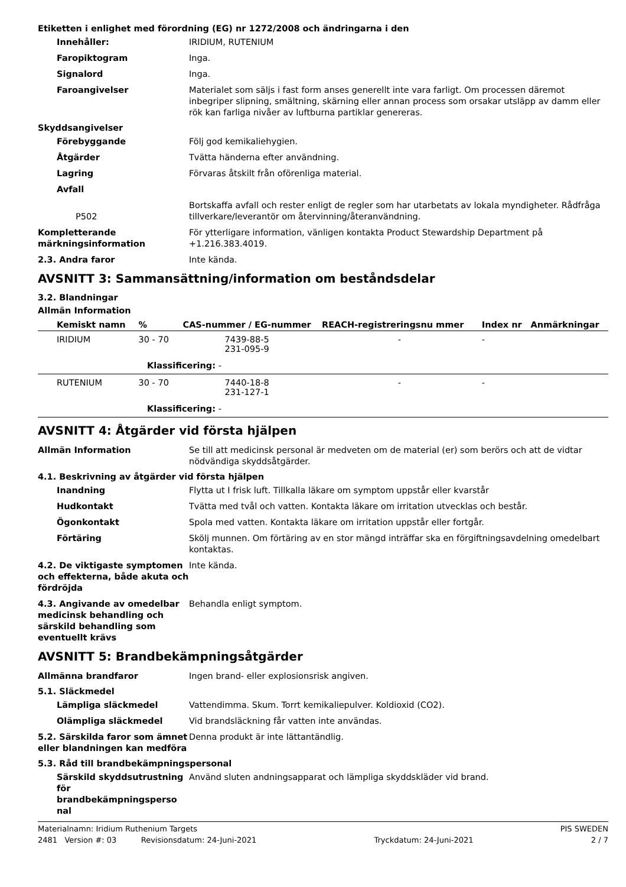Etiketten i enlighet med förordning (EG) nr 1272/2008 och ändringarna i den
Innehåller: IRIDIUM, RUTENIUM
Faropiktogram Inga.
Signalord Inga.
Faroangivelser Materialet som säljs i fast form anses generellt inte vara farligt. Om processen däremot inbegriper slipning, smältning, skärning eller annan process som orsakar utsläpp av damm eller rök kan farliga nivåer av luftburna partiklar genereras.
Skyddsangivelser
Förebyggande Följ god kemikaliehygien.
Åtgärder Tvätta händerna efter användning.
Lagring Förvaras åtskilt från oförenliga material.
Avfall
P502
Bortskaffa avfall och rester enligt de regler som har utarbetats av lokala myndigheter. Rådfråga tillverkare/leverantör om återvinning/återanvändning.
Kompletterande märkningsinformation
För ytterligare information, vänligen kontakta Product Stewardship Department på +1.216.383.4019.
2.3. Andra faror Inte kända.
AVSNITT 3: Sammansättning/information om beståndsdelar
3.2. Blandningar
Allmän Information
| Kemiskt namn | % | CAS-nummer / EG-nummer | REACH-registreringsnu mmer | Index nr | Anmärkningar |
| --- | --- | --- | --- | --- | --- |
| IRIDIUM | 30 - 70 | 7439-88-5 231-095-9 | - | - | |
| Klassificering: - | | | | | |
| RUTENIUM | 30 - 70 | 7440-18-8 231-127-1 | - | - | |
| Klassificering: - | | | | | |
AVSNITT 4: Åtgärder vid första hjälpen
Allmän Information Se till att medicinsk personal är medveten om de material (er) som berörs och att de vidtar nödvändiga skyddsåtgärder.
4.1. Beskrivning av åtgärder vid första hjälpen
Inandning Flytta ut I frisk luft. Tillkalla läkare om symptom uppstår eller kvarstår
Hudkontakt Tvätta med tvål och vatten. Kontakta läkare om irritation utvecklas och består.
Ögonkontakt Spola med vatten. Kontakta läkare om irritation uppstår eller fortgår.
Förtäring Skölj munnen. Om förtäring av en stor mängd inträffar ska en förgiftningsavdelning omedelbart kontaktas.
4.2. De viktigaste symptomen och effekterna, både akuta och fördröjda
Inte kända.
4.3. Angivande av omedelbar medicinsk behandling och särskild behandling som eventuellt krävs
Behandla enligt symptom.
AVSNITT 5: Brandbekämpningsåtgärder
Allmänna brandfaror Ingen brand- eller explosionsrisk angiven.
5.1. Släckmedel
Lämpliga släckmedel Vattendimma. Skum. Torrt kemikaliepulver. Koldioxid (CO2).
Olämpliga släckmedel Vid brandsläckning får vatten inte användas.
5.2. Särskilda faror som ämnet eller blandningen kan medföra
Denna produkt är inte lättantändlig.
5.3. Råd till brandbekämpningspersonal
Särskild skyddsutrustning för brandbekämpningsperso nal
Använd sluten andningsapparat och lämpliga skyddskläder vid brand.
Materialnamn: Iridium Ruthenium Targets PIS SWEDEN
2481 Version #: 03 Revisionsdatum: 24-Juni-2021 Tryckdatum: 24-Juni-2021 2 / 7